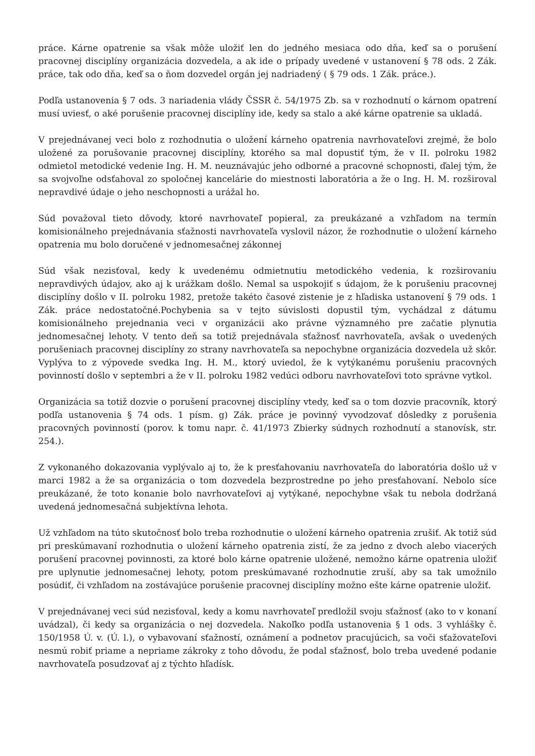práce. Kárne opatrenie sa však môže uložiť len do jedného mesiaca odo dňa, keď sa o porušení pracovnej disciplíny organizácia dozvedela, a ak ide o prípady uvedené v ustanovení § 78 ods. 2 Zák. práce, tak odo dňa, keď sa o ňom dozvedel orgán jej nadriadený ( § 79 ods. 1 Zák. práce.).
Podľa ustanovenia § 7 ods. 3 nariadenia vlády ČSSR č. 54/1975 Zb. sa v rozhodnutí o kárnom opatrení musí uviesť, o aké porušenie pracovnej disciplíny ide, kedy sa stalo a aké kárne opatrenie sa ukladá.
V prejednávanej veci bolo z rozhodnutia o uložení kárneho opatrenia navrhovateľovi zrejmé, že bolo uložené za porušovanie pracovnej disciplíny, ktorého sa mal dopustiť tým, že v II. polroku 1982 odmietol metodické vedenie Ing. H. M. neuznávajúc jeho odborné a pracovné schopnosti, ďalej tým, že sa svojvoľne odsťahoval zo spoločnej kancelárie do miestnosti laboratória a že o Ing. H. M. rozširoval nepravdivé údaje o jeho neschopnosti a urážal ho.
Súd považoval tieto dôvody, ktoré navrhovateľ popieral, za preukázané a vzhľadom na termín komisionálneho prejednávania sťažnosti navrhovateľa vyslovil názor, že rozhodnutie o uložení kárneho opatrenia mu bolo doručené v jednomesačnej zákonnej
Súd však nezisťoval, kedy k uvedenému odmietnutiu metodického vedenia, k rozširovaniu nepravdivých údajov, ako aj k urážkam došlo. Nemal sa uspokojiť s údajom, že k porušeniu pracovnej disciplíny došlo v II. polroku 1982, pretože takéto časové zistenie je z hľadiska ustanovení § 79 ods. 1 Zák. práce nedostatočné.Pochybenia sa v tejto súvislosti dopustil tým, vychádzal z dátumu komisionálneho prejednania veci v organizácii ako právne významného pre začatie plynutia jednomesačnej lehoty. V tento deň sa totiž prejednávala sťažnosť navrhovateľa, avšak o uvedených porušeniach pracovnej disciplíny zo strany navrhovateľa sa nepochybne organizácia dozvedela už skôr. Vyplýva to z výpovede svedka Ing. H. M., ktorý uviedol, že k vytýkanému porušeniu pracovných povinností došlo v septembri a že v II. polroku 1982 vedúci odboru navrhovateľovi toto správne vytkol.
Organizácia sa totiž dozvie o porušení pracovnej disciplíny vtedy, keď sa o tom dozvie pracovník, ktorý podľa ustanovenia § 74 ods. 1 písm. g) Zák. práce je povinný vyvodzovať dôsledky z porušenia pracovných povinností (porov. k tomu napr. č. 41/1973 Zbierky súdnych rozhodnutí a stanovísk, str. 254.).
Z vykonaného dokazovania vyplývalo aj to, že k presťahovaniu navrhovateľa do laboratória došlo už v marci 1982 a že sa organizácia o tom dozvedela bezprostredne po jeho presťahovaní. Nebolo síce preukázané, že toto konanie bolo navrhovateľovi aj vytýkané, nepochybne však tu nebola dodržaná uvedená jednomesačná subjektívna lehota.
Už vzhľadom na túto skutočnosť bolo treba rozhodnutie o uložení kárneho opatrenia zrušiť. Ak totiž súd pri preskúmavaní rozhodnutia o uložení kárneho opatrenia zistí, že za jedno z dvoch alebo viacerých porušení pracovnej povinnosti, za ktoré bolo kárne opatrenie uložené, nemožno kárne opatrenia uložiť pre uplynutie jednomesačnej lehoty, potom preskúmavané rozhodnutie zruší, aby sa tak umožnilo posúdiť, či vzhľadom na zostávajúce porušenie pracovnej disciplíny možno ešte kárne opatrenie uložiť.
V prejednávanej veci súd nezisťoval, kedy a komu navrhovateľ predložil svoju sťažnosť (ako to v konaní uvádzal), či kedy sa organizácia o nej dozvedela. Nakoľko podľa ustanovenia § 1 ods. 3 vyhlášky č. 150/1958 Ú. v. (Ú. l.), o vybavovaní sťažností, oznámení a podnetov pracujúcich, sa voči sťažovateľovi nesmú robiť priame a nepriame zákroky z toho dôvodu, že podal sťažnosť, bolo treba uvedené podanie navrhovateľa posudzovať aj z týchto hľadísk.